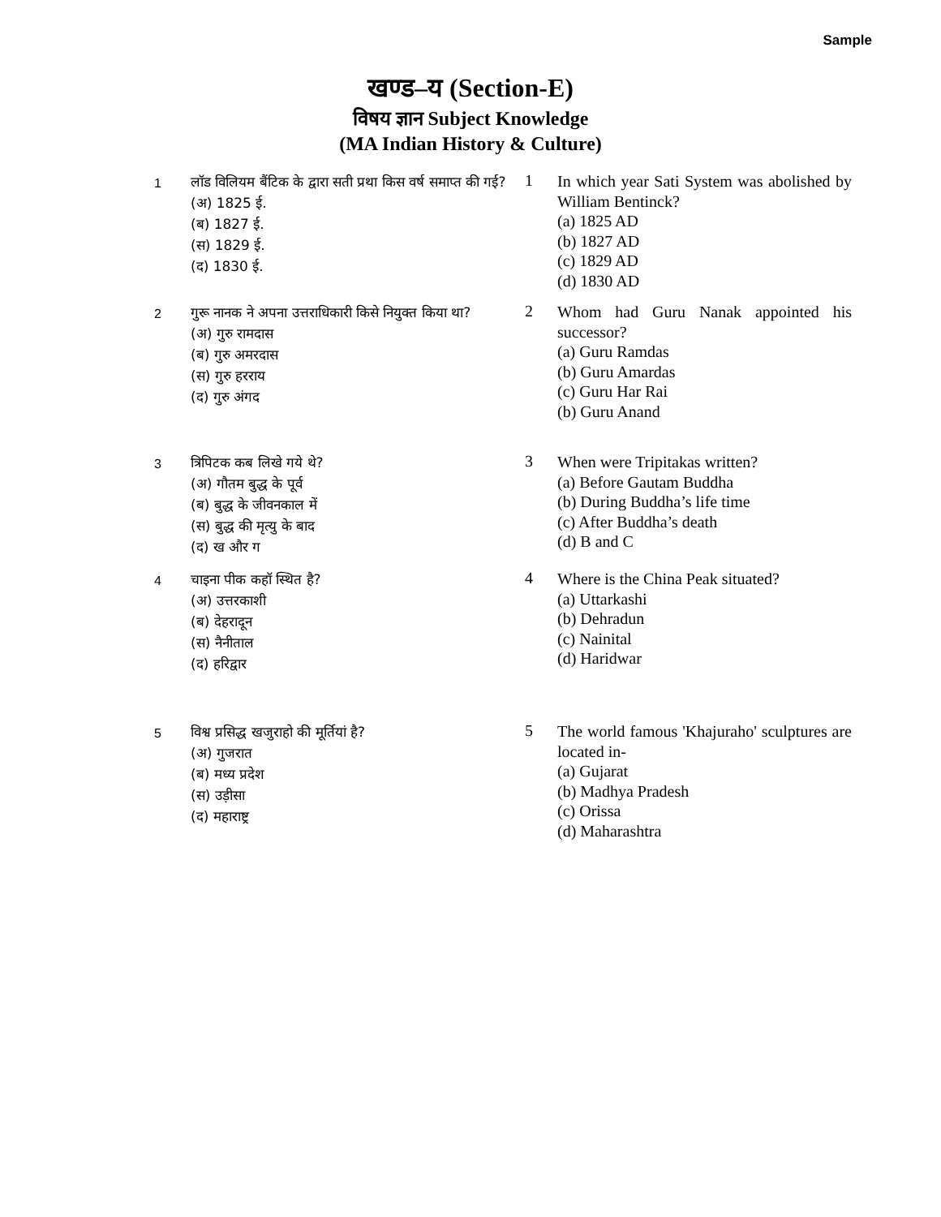Sample
खण्ड–य (Section-E)
विषय ज्ञान Subject Knowledge
(MA Indian History & Culture)
| 1 | लॉड विलियम बैंटिक के द्वारा सती प्रथा किस वर्ष समाप्त की गई? (अ) 1825 ई. (ब) 1827 ई. (स) 1829 ई. (द) 1830 ई. | 1 | In which year Sati System was abolished by William Bentinck? (a) 1825 AD (b) 1827 AD (c) 1829 AD (d) 1830 AD |
| 2 | गुरू नानक ने अपना उत्तराधिकारी किसे नियुक्त किया था? (अ) गुरु रामदास (ब) गुरु अमरदास (स) गुरु हरराय (द) गुरु अंगद | 2 | Whom had Guru Nanak appointed his successor? (a) Guru Ramdas (b) Guru Amardas (c) Guru Har Rai (b) Guru Anand |
| 3 | त्रिपिटक कब लिखे गये थे? (अ) गौतम बुद्ध के पूर्व (ब) बुद्ध के जीवनकाल में (स) बुद्ध की मृत्यु के बाद (द) ख और ग | 3 | When were Tripitakas written? (a) Before Gautam Buddha (b) During Buddha’s life time (c) After Buddha’s death (d) B and C |
| 4 | चाइना पीक कहॉ स्थित है? (अ) उत्तरकाशी (ब) देहरादून (स) नैनीताल (द) हरिद्वार | 4 | Where is the China Peak situated? (a) Uttarkashi (b) Dehradun (c) Nainital (d) Haridwar |
| 5 | विश्व प्रसिद्ध खजुराहो की मूर्तियां है? (अ) गुजरात (ब) मध्य प्रदेश (स) उड़ीसा (द) महाराष्ट्र | 5 | The world famous 'Khajuraho' sculptures are located in- (a) Gujarat (b) Madhya Pradesh (c) Orissa (d) Maharashtra |